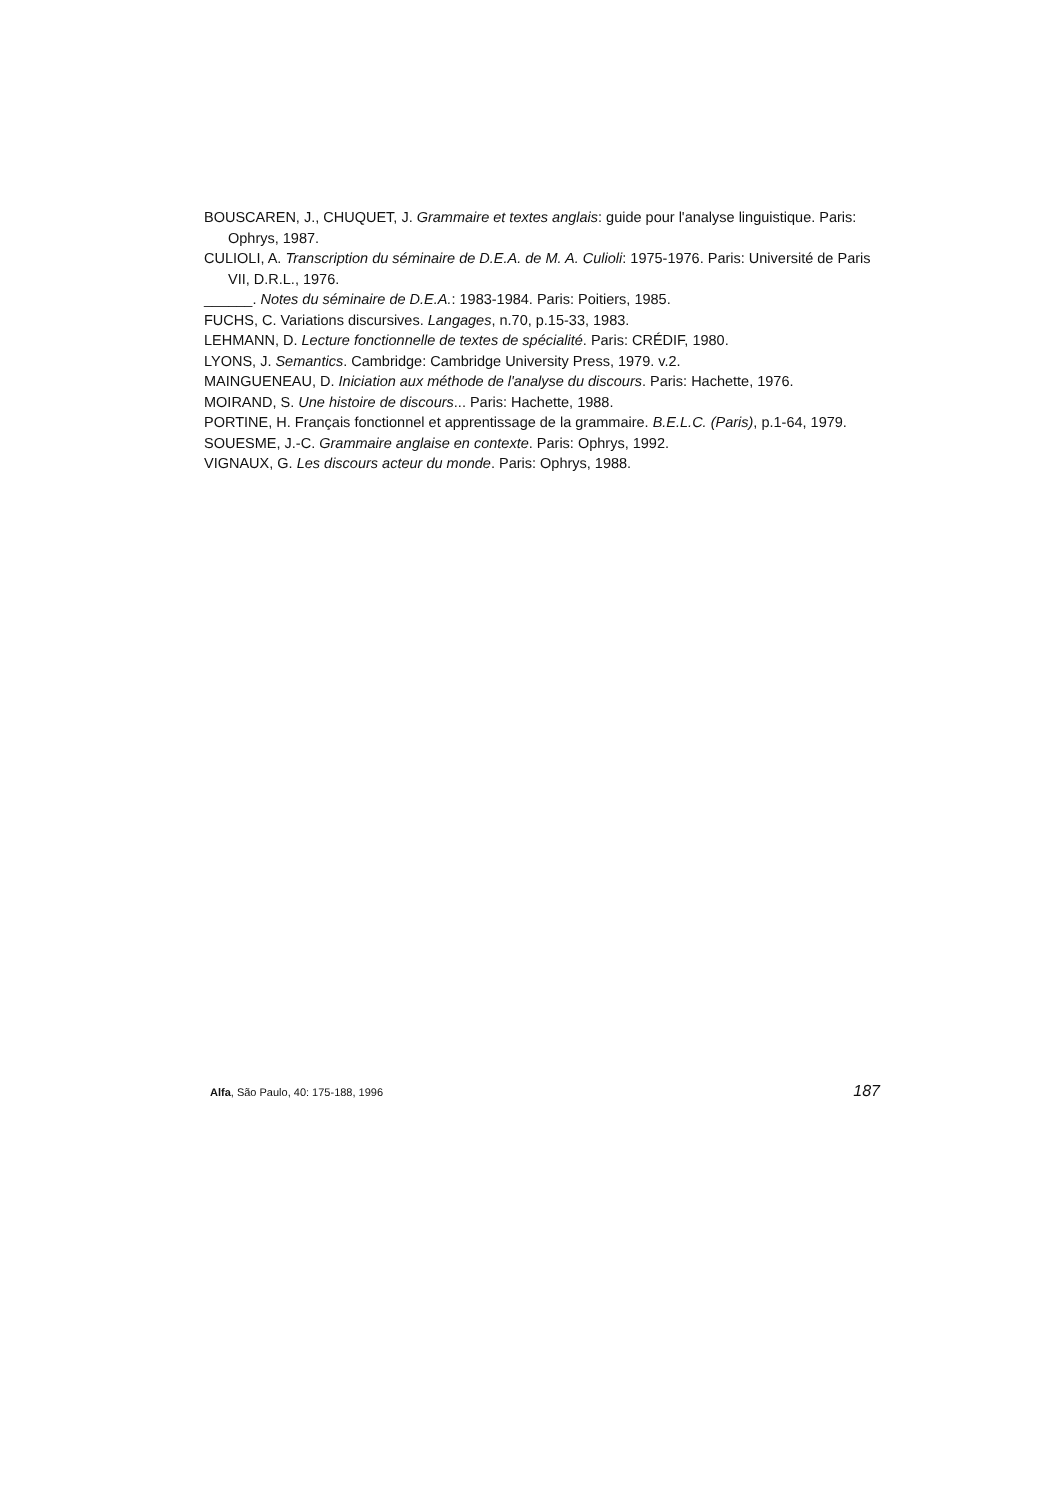BOUSCAREN, J., CHUQUET, J. Grammaire et textes anglais: guide pour l'analyse linguistique. Paris: Ophrys, 1987.
CULIOLI, A. Transcription du séminaire de D.E.A. de M. A. Culioli: 1975-1976. Paris: Université de Paris VII, D.R.L., 1976.
______. Notes du séminaire de D.E.A.: 1983-1984. Paris: Poitiers, 1985.
FUCHS, C. Variations discursives. Langages, n.70, p.15-33, 1983.
LEHMANN, D. Lecture fonctionnelle de textes de spécialité. Paris: CRÉDIF, 1980.
LYONS, J. Semantics. Cambridge: Cambridge University Press, 1979. v.2.
MAINGUENEAU, D. Iniciation aux méthode de l'analyse du discours. Paris: Hachette, 1976.
MOIRAND, S. Une histoire de discours... Paris: Hachette, 1988.
PORTINE, H. Français fonctionnel et apprentissage de la grammaire. B.E.L.C. (Paris), p.1-64, 1979.
SOUESME, J.-C. Grammaire anglaise en contexte. Paris: Ophrys, 1992.
VIGNAUX, G. Les discours acteur du monde. Paris: Ophrys, 1988.
Alfa, São Paulo, 40: 175-188, 1996 187